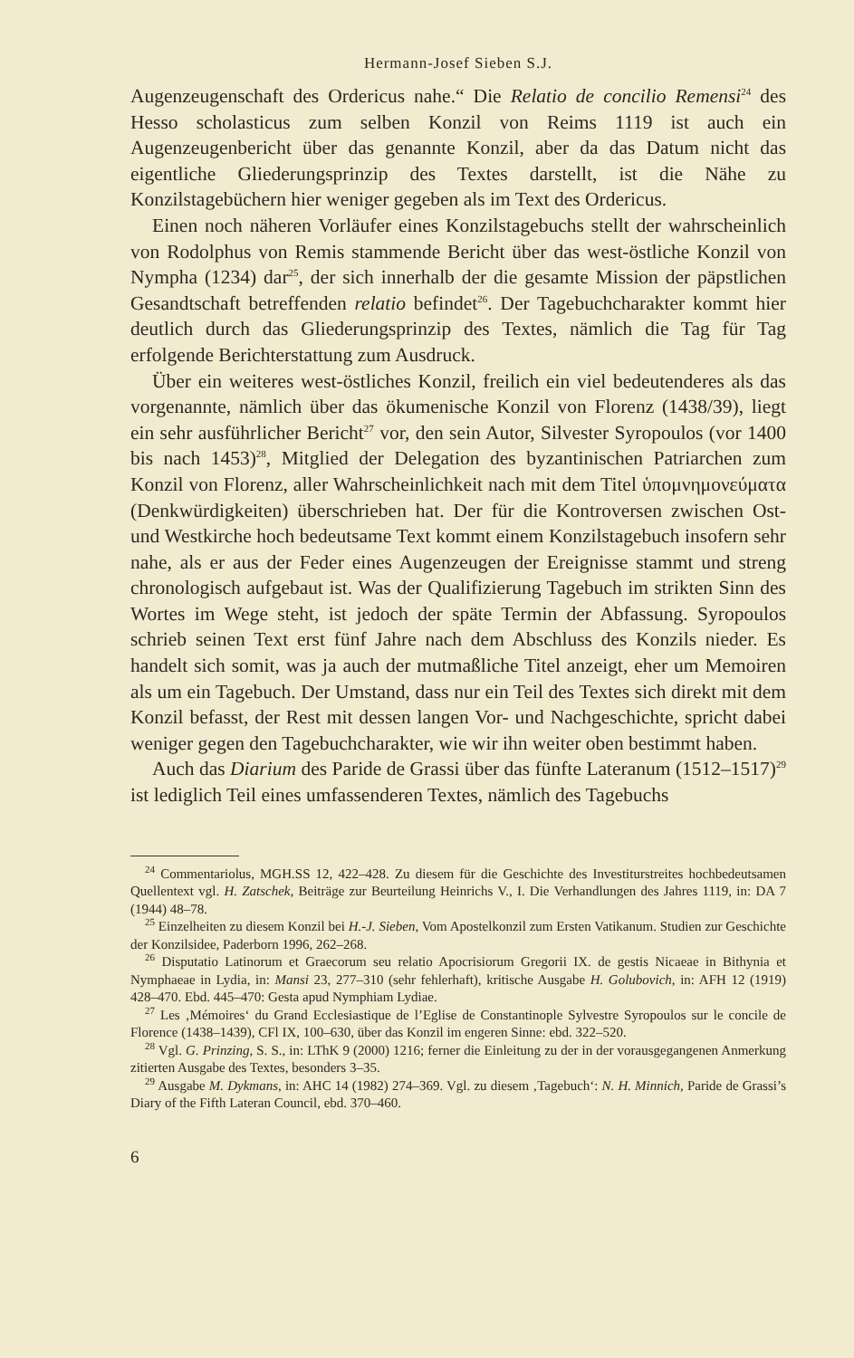Hermann-Josef Sieben S.J.
Augenzeugenschaft des Ordericus nahe.“ Die Relatio de concilio Remensi<sup>24</sup> des Hesso scholasticus zum selben Konzil von Reims 1119 ist auch ein Augenzeugenbericht über das genannte Konzil, aber da das Datum nicht das eigentliche Gliederungsprinzip des Textes darstellt, ist die Nähe zu Konzilstagebüchern hier weniger gegeben als im Text des Ordericus.
Einen noch näheren Vorläufer eines Konzilstagebuchs stellt der wahrscheinlich von Rodolphus von Remis stammende Bericht über das west-östliche Konzil von Nympha (1234) dar<sup>25</sup>, der sich innerhalb der die gesamte Mission der päpstlichen Gesandtschaft betreffenden relatio befindet<sup>26</sup>. Der Tagebuchcharakter kommt hier deutlich durch das Gliederungsprinzip des Textes, nämlich die Tag für Tag erfolgende Berichterstattung zum Ausdruck.
Über ein weiteres west-östliches Konzil, freilich ein viel bedeutenderes als das vorgenannte, nämlich über das ökumenische Konzil von Florenz (1438/39), liegt ein sehr ausführlicher Bericht<sup>27</sup> vor, den sein Autor, Silvester Syropoulos (vor 1400 bis nach 1453)<sup>28</sup>, Mitglied der Delegation des byzantinischen Patriarchen zum Konzil von Florenz, aller Wahrscheinlichkeit nach mit dem Titel ὑπομνημονεύματα (Denkwürdigkeiten) überschrieben hat. Der für die Kontroversen zwischen Ost- und Westkirche hoch bedeutsame Text kommt einem Konzilstagebuch insofern sehr nahe, als er aus der Feder eines Augenzeugen der Ereignisse stammt und streng chronologisch aufgebaut ist. Was der Qualifizierung Tagebuch im strikten Sinn des Wortes im Wege steht, ist jedoch der späte Termin der Abfassung. Syropoulos schrieb seinen Text erst fünf Jahre nach dem Abschluss des Konzils nieder. Es handelt sich somit, was ja auch der mutmaßliche Titel anzeigt, eher um Memoiren als um ein Tagebuch. Der Umstand, dass nur ein Teil des Textes sich direkt mit dem Konzil befasst, der Rest mit dessen langen Vor- und Nachgeschichte, spricht dabei weniger gegen den Tagebuchcharakter, wie wir ihn weiter oben bestimmt haben.
Auch das Diarium des Paride de Grassi über das fünfte Lateranum (1512–1517)<sup>29</sup> ist lediglich Teil eines umfassenderen Textes, nämlich des Tagebuchs
<sup>24</sup> Commentariolus, MGH.SS 12, 422–428. Zu diesem für die Geschichte des Investiturstreites hochbedeutsamen Quellentext vgl. H. Zatschek, Beiträge zur Beurteilung Heinrichs V., I. Die Verhandlungen des Jahres 1119, in: DA 7 (1944) 48–78.
<sup>25</sup> Einzelheiten zu diesem Konzil bei H.-J. Sieben, Vom Apostelkonzil zum Ersten Vatikanum. Studien zur Geschichte der Konzilsidee, Paderborn 1996, 262–268.
<sup>26</sup> Disputatio Latinorum et Graecorum seu relatio Apocrisiorum Gregorii IX. de gestis Nicaeae in Bithynia et Nymphaeae in Lydia, in: Mansi 23, 277–310 (sehr fehlerhaft), kritische Ausgabe H. Golubovich, in: AFH 12 (1919) 428–470. Ebd. 445–470: Gesta apud Nymphiam Lydiae.
<sup>27</sup> Les ‚Mémoires‘ du Grand Ecclesiastique de l’Eglise de Constantinople Sylvestre Syropoulos sur le concile de Florence (1438–1439), CFl IX, 100–630, über das Konzil im engeren Sinne: ebd. 322–520.
<sup>28</sup> Vgl. G. Prinzing, S. S., in: LThK 9 (2000) 1216; ferner die Einleitung zu der in der vorausgegangenen Anmerkung zitierten Ausgabe des Textes, besonders 3–35.
<sup>29</sup> Ausgabe M. Dykmans, in: AHC 14 (1982) 274–369. Vgl. zu diesem ‚Tagebuch‘: N. H. Minnich, Paride de Grassi’s Diary of the Fifth Lateran Council, ebd. 370–460.
6